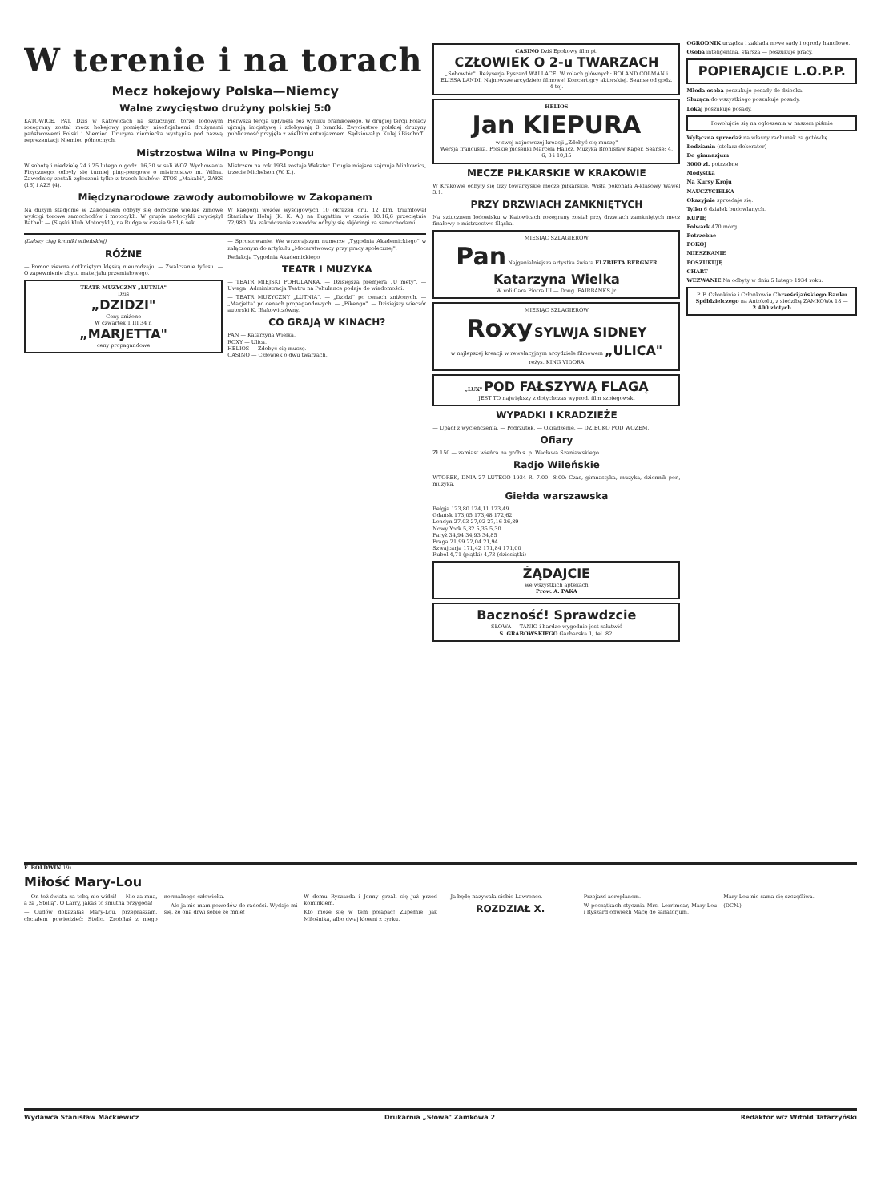W terenie i na torach
Mecz hokejowy Polska—Niemcy
Walne zwycięstwo drużyny polskiej 5:0
KATOWICE. PAT. Dziś w Katowicach na sztucznym torze lodowym rozegrany został mecz hokejowy pomiędzy nieoficjalnemi drużynami państwowemi Polski i Niemiec. Drużyna niemiecka wystąpiła pod nazwą reprezentacji Niemiec północnych.
Pierwsza tercja upłynęła bez wyniku bramkowego. W drugiej tercji Polacy ujmują inicjatywę i zdobywają 3 bramki. Zwycięstwo polskiej drużyny publiczność przyjęła z wielkim entuzjazmem. Sędziował p. Kulej i Bischoff.
Mistrzostwa Wilna w Ping-Pongu
W sobotę i niedzielę 24 i 25 lutego o godz. 16,30 w sali WOZ Wychowania Fizycznego, odbyły się turniej ping-pongowe o mistrzostwo m. Wilna. Zawodnicy zostali zgłoszeni tylko z trzech klubów: ZTOS „Makabi", ZAKS (16) i AZS (4).
Mistrzem na rok 1934 zostaje Wekster. Drugie miejsce zajmuje Minkowicz, trzecie Michelson (W. K.).
Międzynarodowe zawody automobilowe w Zakopanem
Na dużym stadjonie w Zakopanem odbyły się doroczne wielkie zimowe wyścigi torowe samochodów i motocykli. W grupie motocykli zwyciężył Bathelt — (Śląski Klub Motocykl.), na Rudge w czasie 9:51,6 sek.
W kaegorji wozów wyścigowych 10 okrążeń oru, 12 klm. triumfował Stanisław Hołuj (K. K. A.) na Bugattim w czasie 10:16,6 przeciętnie 72,980. Na zakończenie zawodów odbyły się skjöringi za samochodami.
(Dalszy ciąg kroniki wileńskiej)
RÓŻNE
— Pomoc ziewna dotkniętym klęską nieurodzaju. — Zwalczanie tyfusu. — O zapewnienie zbytu materjału przemiałowego.
TEATR MUZYCZNY „LUTNIA"
Dziś
„DZIDZI"
Ceny zniżone
W czwartek 1 III 34 r.
„MARJETTA"
ceny propagandowe
— Sprostowanie. We wrzorajszym numerze „Tygodnia Akademickiego" w załączonym do artykułu „Mocarstwowcy przy pracy społecznej".
Redakcja Tygodnia Akademickiego
TEATR I MUZYKA
— TEATR MIEJSKI POHULANKA. — Dzisiejsza premjera „U mety". — Uwaga! Administracja Teatru na Pohulance podaje do wiadomości.
— TEATR MUZYCZNY „LUTNIA". — „Dzidzi" po cenach zniżonych. — „Marjetta" po cenach propagandowych. — „Pikengo". — Dzisiejszy wieczór autorski K. Iłłakowiczówny.
CO GRAJĄ W KINACH?
PAN — Katarzyna Wielka.
ROXY — Ulica.
HELIOS — Zdobyć cię muszę.
CASINO — Człowiek o dwu twarzach.
CASINO Dziś Epokowy film pt.
CZŁOWIEK O 2-u TWARZACH
„Sobowtór". Reżyserja Ryszard WALLACE. W rolach głównych: ROLAND COLMAN i ELISSA LANDI. Najnowsze arcydzieło filmowe! Koncert gry aktorskiej. Seanse od godz. 4-tej.
HELIOS
Jan KIEPURA
w swej najnowszej kreacji „Zdobyć cię muszę"
Wersja francuska. Polskie piosenki Marcela Halicz. Muzyka Bronisław Kaper. Seanse: 4, 6, 8 i 10,15
MECZE PIŁKARSKIE W KRAKOWIE
W Krakowie odbyły się trzy towarzyskie mecze piłkarskie. Wisła pokonała A-klasowy Wawel 3:1.
PRZY DRZWIACH ZAMKNIĘTYCH
Na sztucznem lodowisku w Katowicach rozegrany został przy drzwiach zamkniętych mecz finałowy o mistrzostwo Śląska.
MIESIĄC SZLAGIERÓW
Pan Najgenialniejsza artystka świata ELŻBIETA BERGNER
Katarzyna Wielka
W roli Cara Piotra III — Doug. FAIRBANKS jr.
MIESIĄC SZLAGIERÓW
Roxy SYLWJA SIDNEY
w najlepszej kreacji w rewelacyjnym arcydziele filmowem „ULICA"
reżys. KING VIDORA
„LUX" POD FAŁSZYWĄ FLAGĄ
JEST TO największy z dotychczas wyprod. film szpiegowski
WYPADKI I KRADZIEŻE
— Upadł z wycieńczenia. — Podrzutek. — Okradzenie. — DZIECKO POD WOZEM.
Ofiary
Zł 150 — zamiast wieńca na grób s. p. Wacława Szaniawskiego.
Radjo Wileńskie
WTOREK, DNIA 27 LUTEGO 1934 R. 7.00—8.00: Czas, gimnastyka, muzyka, dziennik por., muzyka.
Giełda warszawska
Belgja 123,80 124,11 123,49
Gdańsk 173,05 173,48 172,62
Londyn 27,03 27,02 27,16 26,89
Nowy York 5,32 5,35 5,30
Paryż 34,94 34,93 34,85
Praga 21,99 22,04 21,94
Szwajcarja 171,42 171,84 171,00
Rubel 4,71 (piątki) 4,73 (dziesiątki)
ŻĄDAJCIE
we wszystkich aptekach
Prow. A. PAKA
Baczność! Sprawdzcie
SŁOWA — TANIO i bardzo wygodnie jest załatwić
S. GRABOWSKIEGO Garbarska 1, tel. 82.
OGRODNIK urządza i zakłada nowe sady i ogrody handlowe.
Osoba inteligentna, starsza — poszukuje pracy.
POPIERAJCIE L.O.P.P.
Młoda osoba poszukuje posady do dziecka.
Służąca do wszystkiego poszukuje posady.
Lokaj poszukuje posady.
Powołujcie się na ogłoszenia w naszem piśmie
Wyłączna sprzedaż na własny rachunek za gotówkę.
Łodzianin (stolarz dekorator)
Do gimnazjum
3000 zł. potrzebne
Modystka
Na Kursy Kroju
NAUCZYCIELKA
Okazyjnie sprzedaje się.
Tylko 6 działek budowlanych.
KUPIĘ
Folwark 470 mórg.
Potrzebne
POKÓJ
MIESZKANIE
POSZUKUJĘ
CHART
WEZWANIE Na odbyty w dniu 5 lutego 1934 roku.
P. P. Członkinie i Członkowie Chrześcijańskiego Banku Spółdzielczego na Antokolu, z siedzibą ZAMKOWA 18 — 2.400 złotych
F. BOLDWIN 19)
Miłość Mary-Lou
— On też świata za tobą nie widzi! — Nie za mną, a za „Stellą". O Larry, jakaś to smutna przygoda!
— Cudów dokazałaś Mary-Lou, przepraszam, chciałem powiedzieć: Stello. Zrobiłaś z niego normalnego człowieka.
— Ale ja nie mam powodów do radości. Wydaje mi się, że ona drwi sobie ze mnie!
W domu Ryszarda i Jenny grzali się już przed kominkiem.
Kto może się w tem połapać! Zupełnie, jak Miłośnika, albo dwaj klowni z cyrku.
— Ja będę nazywała siebie Lawrence.
ROZDZIAŁ X.
Przejazd aeroplanem.
W początkach stycznia Mrs. Lorrimear, Mary-Lou i Ryszard odwieźli Macę do sanatorjum.
Mary-Lou nie sama się szczęśliwa.
(DCN.)
Wydawca Stanisław Mackiewicz Drukarnia „Słowa" Zamkowa 2 Redaktor w/z Witold Tatarzyński